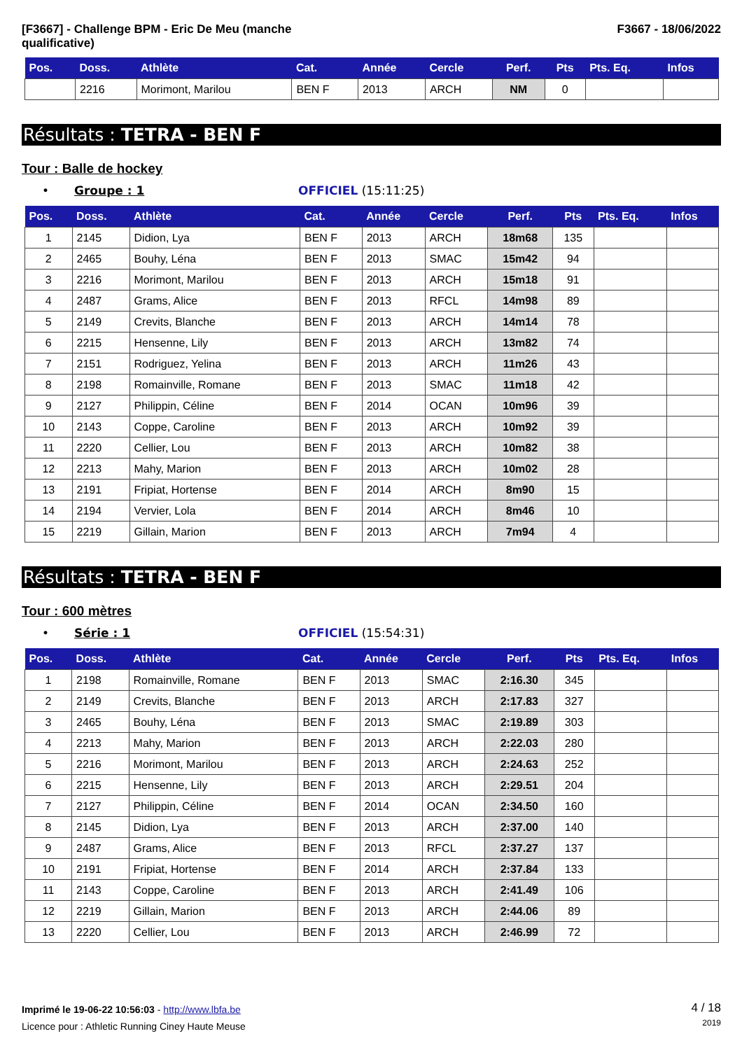[F3667] - Challenge BPM - Eric De Meu (manche
qualificative)
F3667 - 18/06/2022
| Pos. | Doss. | Athlète | Cat. | Année | Cercle | Perf. | Pts | Pts. Eq. | Infos |
| --- | --- | --- | --- | --- | --- | --- | --- | --- | --- |
| | 2216 | Morimont, Marilou | BEN F | 2013 | ARCH | NM | 0 | | |
Résultats : TETRA - BEN F
Tour : Balle de hockey
• Groupe : 1 OFFICIEL (15:11:25)
| Pos. | Doss. | Athlète | Cat. | Année | Cercle | Perf. | Pts | Pts. Eq. | Infos |
| --- | --- | --- | --- | --- | --- | --- | --- | --- | --- |
| 1 | 2145 | Didion, Lya | BEN F | 2013 | ARCH | 18m68 | 135 | | |
| 2 | 2465 | Bouhy, Léna | BEN F | 2013 | SMAC | 15m42 | 94 | | |
| 3 | 2216 | Morimont, Marilou | BEN F | 2013 | ARCH | 15m18 | 91 | | |
| 4 | 2487 | Grams, Alice | BEN F | 2013 | RFCL | 14m98 | 89 | | |
| 5 | 2149 | Crevits, Blanche | BEN F | 2013 | ARCH | 14m14 | 78 | | |
| 6 | 2215 | Hensenne, Lily | BEN F | 2013 | ARCH | 13m82 | 74 | | |
| 7 | 2151 | Rodriguez, Yelina | BEN F | 2013 | ARCH | 11m26 | 43 | | |
| 8 | 2198 | Romainville, Romane | BEN F | 2013 | SMAC | 11m18 | 42 | | |
| 9 | 2127 | Philippin, Céline | BEN F | 2014 | OCAN | 10m96 | 39 | | |
| 10 | 2143 | Coppe, Caroline | BEN F | 2013 | ARCH | 10m92 | 39 | | |
| 11 | 2220 | Cellier, Lou | BEN F | 2013 | ARCH | 10m82 | 38 | | |
| 12 | 2213 | Mahy, Marion | BEN F | 2013 | ARCH | 10m02 | 28 | | |
| 13 | 2191 | Fripiat, Hortense | BEN F | 2014 | ARCH | 8m90 | 15 | | |
| 14 | 2194 | Vervier, Lola | BEN F | 2014 | ARCH | 8m46 | 10 | | |
| 15 | 2219 | Gillain, Marion | BEN F | 2013 | ARCH | 7m94 | 4 | | |
Résultats : TETRA - BEN F
Tour : 600 mètres
• Série : 1 OFFICIEL (15:54:31)
| Pos. | Doss. | Athlète | Cat. | Année | Cercle | Perf. | Pts | Pts. Eq. | Infos |
| --- | --- | --- | --- | --- | --- | --- | --- | --- | --- |
| 1 | 2198 | Romainville, Romane | BEN F | 2013 | SMAC | 2:16.30 | 345 | | |
| 2 | 2149 | Crevits, Blanche | BEN F | 2013 | ARCH | 2:17.83 | 327 | | |
| 3 | 2465 | Bouhy, Léna | BEN F | 2013 | SMAC | 2:19.89 | 303 | | |
| 4 | 2213 | Mahy, Marion | BEN F | 2013 | ARCH | 2:22.03 | 280 | | |
| 5 | 2216 | Morimont, Marilou | BEN F | 2013 | ARCH | 2:24.63 | 252 | | |
| 6 | 2215 | Hensenne, Lily | BEN F | 2013 | ARCH | 2:29.51 | 204 | | |
| 7 | 2127 | Philippin, Céline | BEN F | 2014 | OCAN | 2:34.50 | 160 | | |
| 8 | 2145 | Didion, Lya | BEN F | 2013 | ARCH | 2:37.00 | 140 | | |
| 9 | 2487 | Grams, Alice | BEN F | 2013 | RFCL | 2:37.27 | 137 | | |
| 10 | 2191 | Fripiat, Hortense | BEN F | 2014 | ARCH | 2:37.84 | 133 | | |
| 11 | 2143 | Coppe, Caroline | BEN F | 2013 | ARCH | 2:41.49 | 106 | | |
| 12 | 2219 | Gillain, Marion | BEN F | 2013 | ARCH | 2:44.06 | 89 | | |
| 13 | 2220 | Cellier, Lou | BEN F | 2013 | ARCH | 2:46.99 | 72 | | |
Imprimé le 19-06-22 10:56:03 - http://www.lbfa.be
Licence pour : Athletic Running Ciney Haute Meuse
4 / 18
2019